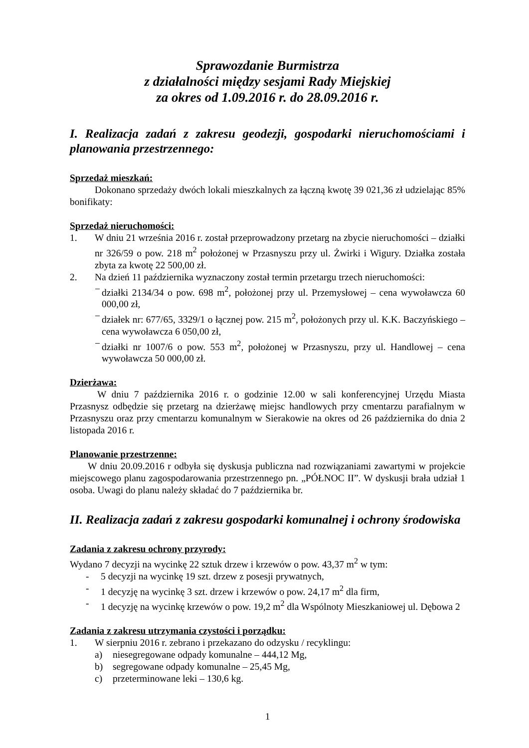Sprawozdanie Burmistrza
z działalności między sesjami Rady Miejskiej
za okres od 1.09.2016 r. do 28.09.2016 r.
I. Realizacja zadań z zakresu geodezji, gospodarki nieruchomościami i planowania przestrzennego:
Sprzedaż mieszkań:
Dokonano sprzedaży dwóch lokali mieszkalnych za łączną kwotę 39 021,36 zł udzielając 85% bonifikaty:
Sprzedaż nieruchomości:
1. W dniu 21 września 2016 r. został przeprowadzony przetarg na zbycie nieruchomości – działki nr 326/59 o pow. 218 m<sup>2</sup> położonej w Przasnyszu przy ul. Żwirki i Wigury. Działka została zbyta za kwotę 22 500,00 zł.
2. Na dzień 11 października wyznaczony został termin przetargu trzech nieruchomości:
− działki 2134/34 o pow. 698 m<sup>2</sup>, położonej przy ul. Przemysłowej – cena wywoławcza 60 000,00 zł,
− działek nr: 677/65, 3329/1 o łącznej pow. 215 m<sup>2</sup>, położonych przy ul. K.K. Baczyńskiego – cena wywoławcza 6 050,00 zł,
− działki nr 1007/6 o pow. 553 m<sup>2</sup>, położonej w Przasnyszu, przy ul. Handlowej – cena wywoławcza 50 000,00 zł.
Dzierżawa:
W dniu 7 października 2016 r. o godzinie 12.00 w sali konferencyjnej Urzędu Miasta Przasnysz odbędzie się przetarg na dzierżawę miejsc handlowych przy cmentarzu parafialnym w Przasnyszu oraz przy cmentarzu komunalnym w Sierakowie na okres od 26 października do dnia 2 listopada 2016 r.
Planowanie przestrzenne:
W dniu 20.09.2016 r odbyła się dyskusja publiczna nad rozwiązaniami zawartymi w projekcie miejscowego planu zagospodarowania przestrzennego pn. „PÓŁNOC II”. W dyskusji brała udział 1 osoba. Uwagi do planu należy składać do 7 października br.
II. Realizacja zadań z zakresu gospodarki komunalnej i ochrony środowiska
Zadania z zakresu ochrony przyrody:
Wydano 7 decyzji na wycinkę 22 sztuk drzew i krzewów o pow. 43,37 m<sup>2</sup> w tym:
- 5 decyzji na wycinkę 19 szt. drzew z posesji prywatnych,
- 1 decyzję na wycinkę 3 szt. drzew i krzewów o pow. 24,17 m<sup>2</sup> dla firm,
- 1 decyzję na wycinkę krzewów o pow. 19,2 m<sup>2</sup> dla Wspólnoty Mieszkaniowej ul. Dębowa 2
Zadania z zakresu utrzymania czystości i porządku:
1. W sierpniu 2016 r. zebrano i przekazano do odzysku / recyklingu:
a) niesegregowane odpady komunalne – 444,12 Mg,
b) segregowane odpady komunalne – 25,45 Mg,
c) przeterminowane leki – 130,6 kg.
1